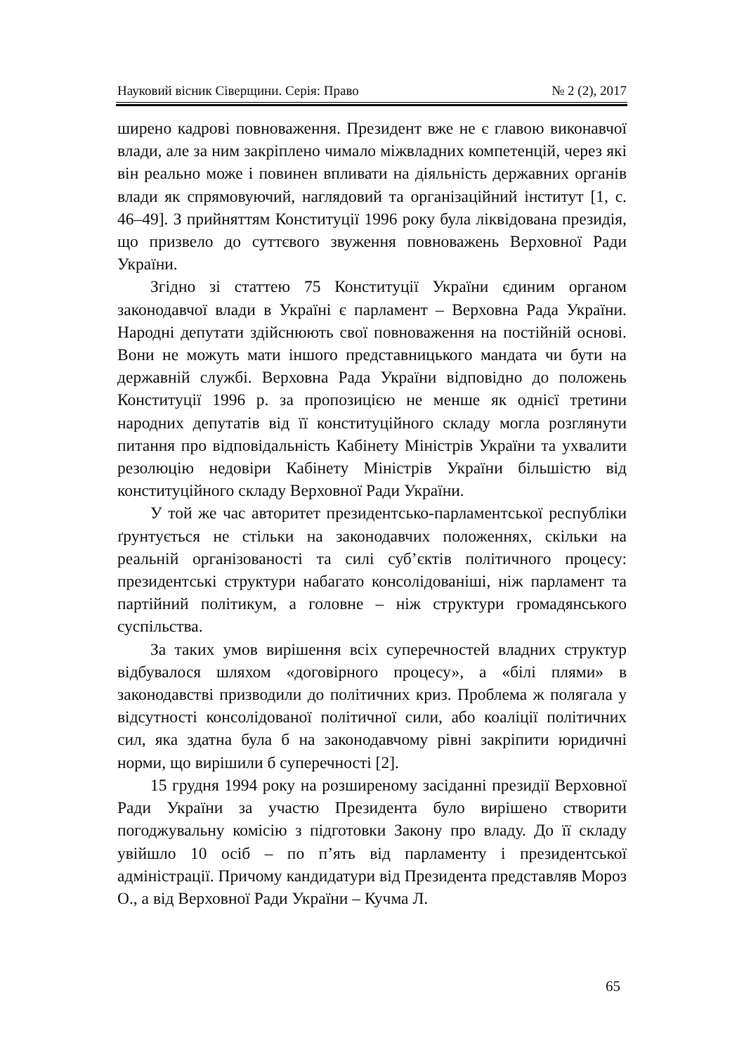Науковий вісник Сіверщини. Серія: Право № 2 (2), 2017
ширено кадрові повноваження. Президент вже не є главою виконавчої влади, але за ним закріплено чимало міжвладних компетенцій, через які він реально може і повинен впливати на діяльність державних органів влади як спрямовуючий, наглядовий та організаційний інститут [1, с. 46–49]. З прийняттям Конституції 1996 року була ліквідована президія, що призвело до суттєвого звуження повноважень Верховної Ради України.
Згідно зі статтею 75 Конституції України єдиним органом законодавчої влади в Україні є парламент – Верховна Рада України. Народні депутати здійснюють свої повноваження на постійній основі. Вони не можуть мати іншого представницького мандата чи бути на державній службі. Верховна Рада України відповідно до положень Конституції 1996 р. за пропозицією не менше як однієї третини народних депутатів від її конституційного складу могла розглянути питання про відповідальність Кабінету Міністрів України та ухвалити резолюцію недовіри Кабінету Міністрів України більшістю від конституційного складу Верховної Ради України.
У той же час авторитет президентсько-парламентської республіки ґрунтується не стільки на законодавчих положеннях, скільки на реальній організованості та силі суб’єктів політичного процесу: президентські структури набагато консолідованіші, ніж парламент та партійний політикум, а головне – ніж структури громадянського суспільства.
За таких умов вирішення всіх суперечностей владних структур відбувалося шляхом «договірного процесу», а «білі плями» в законодавстві призводили до політичних криз. Проблема ж полягала у відсутності консолідованої політичної сили, або коаліції політичних сил, яка здатна була б на законодавчому рівні закріпити юридичні норми, що вирішили б суперечності [2].
15 грудня 1994 року на розширеному засіданні президії Верховної Ради України за участю Президента було вирішено створити погоджувальну комісію з підготовки Закону про владу. До її складу увійшло 10 осіб – по п’ять від парламенту і президентської адміністрації. Причому кандидатури від Президента представляв Мороз О., а від Верховної Ради України – Кучма Л.
65